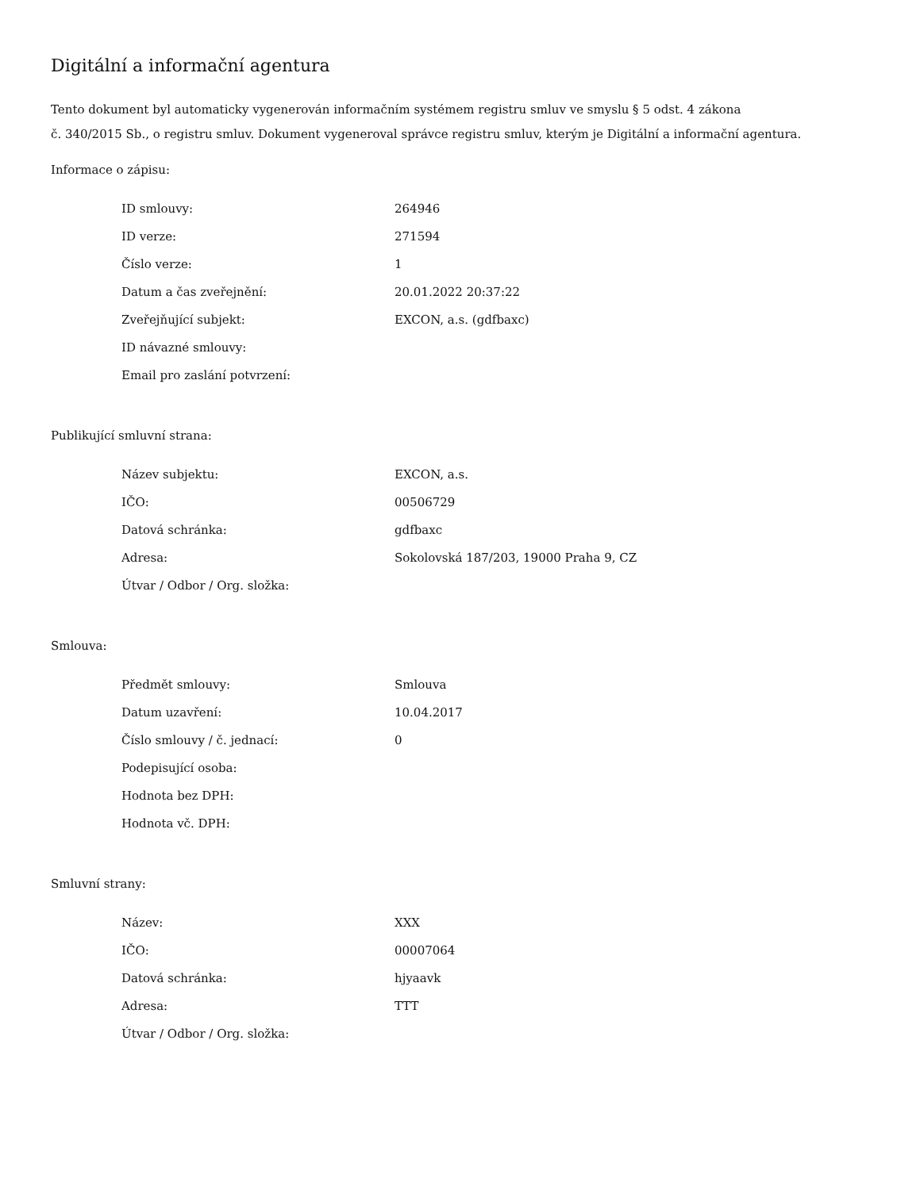Digitální a informační agentura
Tento dokument byl automaticky vygenerován informačním systémem registru smluv ve smyslu § 5 odst. 4 zákona
č. 340/2015 Sb., o registru smluv. Dokument vygeneroval správce registru smluv, kterým je Digitální a informační agentura.
Informace o zápisu:
| ID smlouvy: | 264946 |
| ID verze: | 271594 |
| Číslo verze: | 1 |
| Datum a čas zveřejnění: | 20.01.2022 20:37:22 |
| Zveřejňující subjekt: | EXCON, a.s. (gdfbaxc) |
| ID návazné smlouvy: | |
| Email pro zaslání potvrzení: | |
Publikující smluvní strana:
| Název subjektu: | EXCON, a.s. |
| IČO: | 00506729 |
| Datová schránka: | gdfbaxc |
| Adresa: | Sokolovská 187/203, 19000 Praha 9, CZ |
| Útvar / Odbor / Org. složka: | |
Smlouva:
| Předmět smlouvy: | Smlouva |
| Datum uzavření: | 10.04.2017 |
| Číslo smlouvy / č. jednací: | 0 |
| Podepisující osoba: | |
| Hodnota bez DPH: | |
| Hodnota vč. DPH: | |
Smluvní strany:
| Název: | XXX |
| IČO: | 00007064 |
| Datová schránka: | hjyaavk |
| Adresa: | TTT |
| Útvar / Odbor / Org. složka: | |